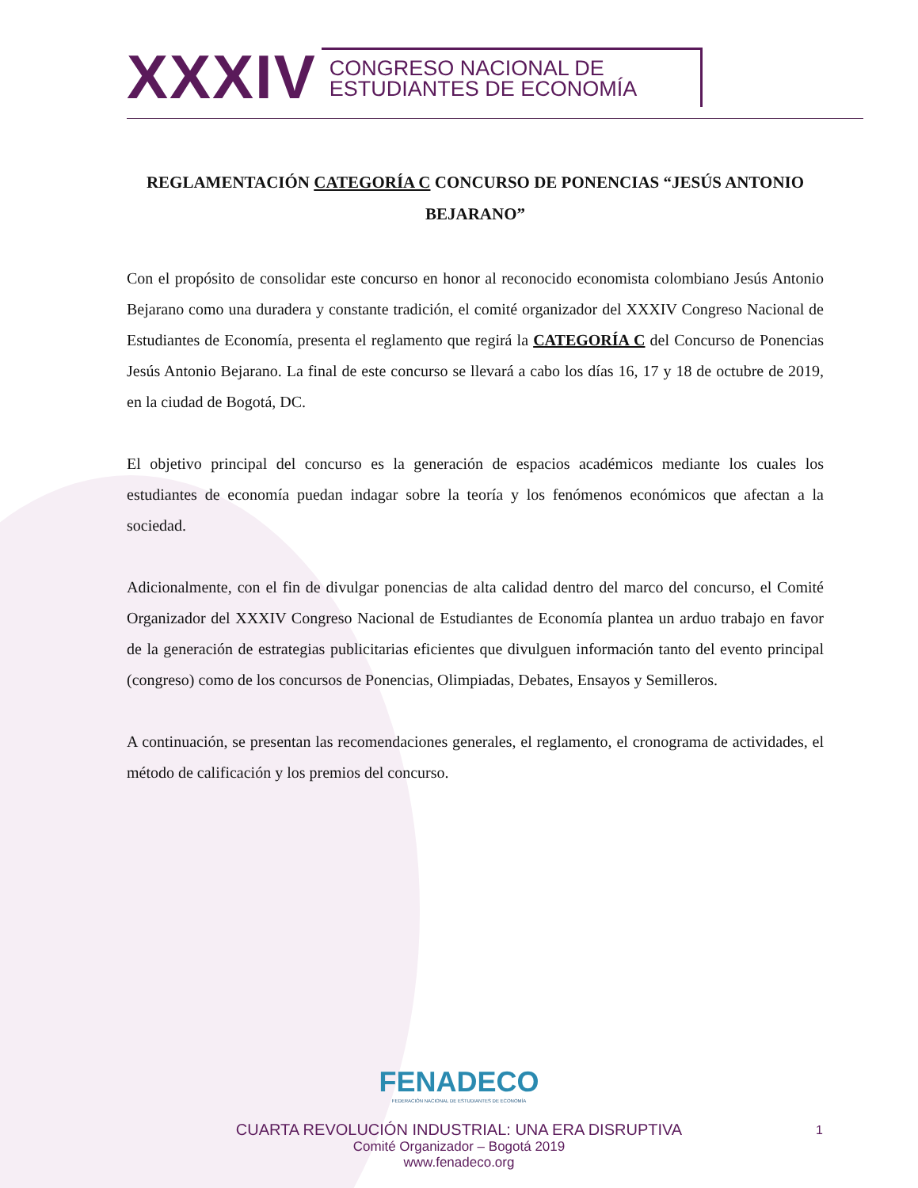XXXIV CONGRESO NACIONAL DE
ESTUDIANTES DE ECONOMÍA
REGLAMENTACIÓN CATEGORÍA C CONCURSO DE PONENCIAS “JESÚS ANTONIO BEJARANO”
Con el propósito de consolidar este concurso en honor al reconocido economista colombiano Jesús Antonio Bejarano como una duradera y constante tradición, el comité organizador del XXXIV Congreso Nacional de Estudiantes de Economía, presenta el reglamento que regirá la CATEGORÍA C del Concurso de Ponencias Jesús Antonio Bejarano. La final de este concurso se llevará a cabo los días 16, 17 y 18 de octubre de 2019, en la ciudad de Bogotá, DC.
El objetivo principal del concurso es la generación de espacios académicos mediante los cuales los estudiantes de economía puedan indagar sobre la teoría y los fenómenos económicos que afectan a la sociedad.
Adicionalmente, con el fin de divulgar ponencias de alta calidad dentro del marco del concurso, el Comité Organizador del XXXIV Congreso Nacional de Estudiantes de Economía plantea un arduo trabajo en favor de la generación de estrategias publicitarias eficientes que divulguen información tanto del evento principal (congreso) como de los concursos de Ponencias, Olimpiadas, Debates, Ensayos y Semilleros.
A continuación, se presentan las recomendaciones generales, el reglamento, el cronograma de actividades, el método de calificación y los premios del concurso.
FENADECO
FEDERACIÓN NACIONAL DE ESTUDIANTES DE ECONOMÍA
CUARTA REVOLUCIÓN INDUSTRIAL: UNA ERA DISRUPTIVA
Comité Organizador – Bogotá 2019
www.fenadeco.org
1